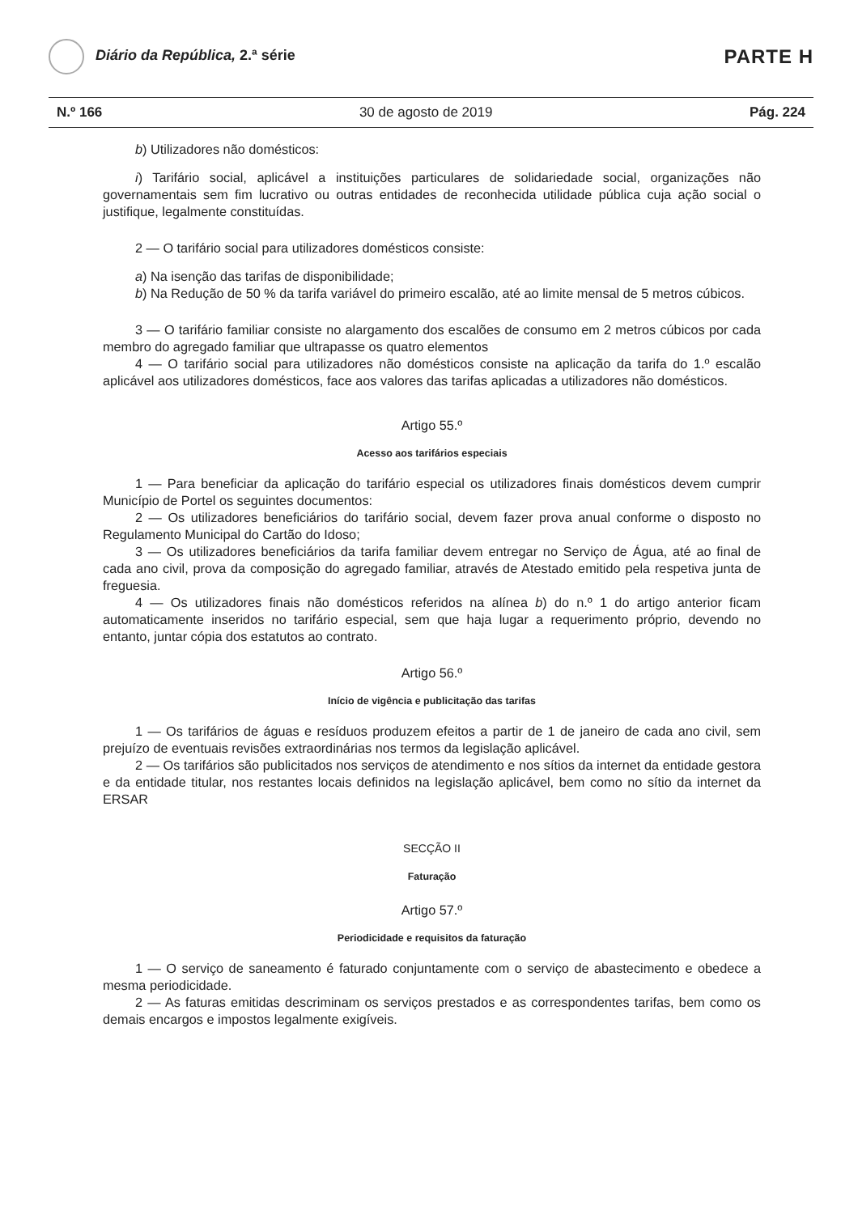Diário da República, 2.ª série
PARTE H
N.º 166 30 de agosto de 2019 Pág. 224
b) Utilizadores não domésticos:
i) Tarifário social, aplicável a instituições particulares de solidariedade social, organizações não governamentais sem fim lucrativo ou outras entidades de reconhecida utilidade pública cuja ação social o justifique, legalmente constituídas.
2 — O tarifário social para utilizadores domésticos consiste:
a) Na isenção das tarifas de disponibilidade;
b) Na Redução de 50 % da tarifa variável do primeiro escalão, até ao limite mensal de 5 metros cúbicos.
3 — O tarifário familiar consiste no alargamento dos escalões de consumo em 2 metros cúbicos por cada membro do agregado familiar que ultrapasse os quatro elementos
4 — O tarifário social para utilizadores não domésticos consiste na aplicação da tarifa do 1.º escalão aplicável aos utilizadores domésticos, face aos valores das tarifas aplicadas a utilizadores não domésticos.
Artigo 55.º
Acesso aos tarifários especiais
1 — Para beneficiar da aplicação do tarifário especial os utilizadores finais domésticos devem cumprir Município de Portel os seguintes documentos:
2 — Os utilizadores beneficiários do tarifário social, devem fazer prova anual conforme o disposto no Regulamento Municipal do Cartão do Idoso;
3 — Os utilizadores beneficiários da tarifa familiar devem entregar no Serviço de Água, até ao final de cada ano civil, prova da composição do agregado familiar, através de Atestado emitido pela respetiva junta de freguesia.
4 — Os utilizadores finais não domésticos referidos na alínea b) do n.º 1 do artigo anterior ficam automaticamente inseridos no tarifário especial, sem que haja lugar a requerimento próprio, devendo no entanto, juntar cópia dos estatutos ao contrato.
Artigo 56.º
Início de vigência e publicitação das tarifas
1 — Os tarifários de águas e resíduos produzem efeitos a partir de 1 de janeiro de cada ano civil, sem prejuízo de eventuais revisões extraordinárias nos termos da legislação aplicável.
2 — Os tarifários são publicitados nos serviços de atendimento e nos sítios da internet da entidade gestora e da entidade titular, nos restantes locais definidos na legislação aplicável, bem como no sítio da internet da ERSAR
SECÇÃO II
Faturação
Artigo 57.º
Periodicidade e requisitos da faturação
1 — O serviço de saneamento é faturado conjuntamente com o serviço de abastecimento e obedece a mesma periodicidade.
2 — As faturas emitidas descriminam os serviços prestados e as correspondentes tarifas, bem como os demais encargos e impostos legalmente exigíveis.